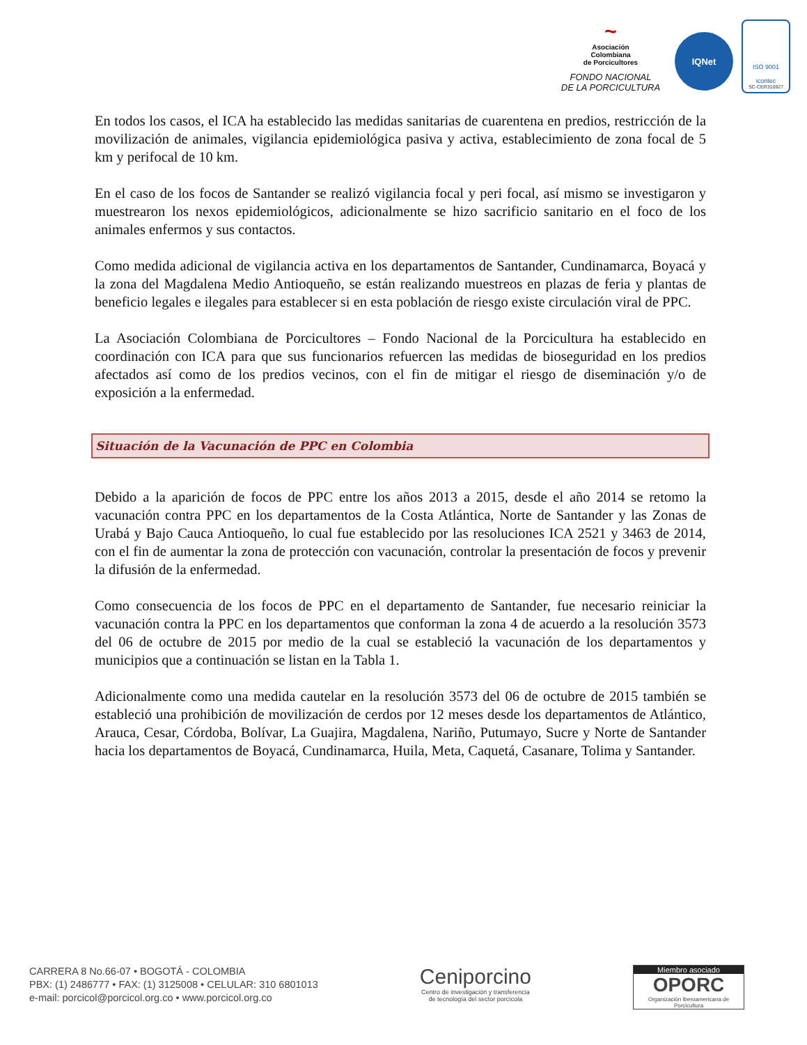~
Asociación
Colombiana
de Porcicultores
FONDO NACIONAL
DE LA PORCICULTURA
IQNet
ISO 9001
icontec
SC-CER310927
En todos los casos, el ICA ha establecido las medidas sanitarias de cuarentena en predios, restricción de la movilización de animales, vigilancia epidemiológica pasiva y activa, establecimiento de zona focal de 5 km y perifocal de 10 km.
En el caso de los focos de Santander se realizó vigilancia focal y peri focal, así mismo se investigaron y muestrearon los nexos epidemiológicos, adicionalmente se hizo sacrificio sanitario en el foco de los animales enfermos y sus contactos.
Como medida adicional de vigilancia activa en los departamentos de Santander, Cundinamarca, Boyacá y la zona del Magdalena Medio Antioqueño, se están realizando muestreos en plazas de feria y plantas de beneficio legales e ilegales para establecer si en esta población de riesgo existe circulación viral de PPC.
La Asociación Colombiana de Porcicultores – Fondo Nacional de la Porcicultura ha establecido en coordinación con ICA para que sus funcionarios refuercen las medidas de bioseguridad en los predios afectados así como de los predios vecinos, con el fin de mitigar el riesgo de diseminación y/o de exposición a la enfermedad.
Situación de la Vacunación de PPC en Colombia
Debido a la aparición de focos de PPC entre los años 2013 a 2015, desde el año 2014 se retomo la vacunación contra PPC en los departamentos de la Costa Atlántica, Norte de Santander y las Zonas de Urabá y Bajo Cauca Antioqueño, lo cual fue establecido por las resoluciones ICA 2521 y 3463 de 2014, con el fin de aumentar la zona de protección con vacunación, controlar la presentación de focos y prevenir la difusión de la enfermedad.
Como consecuencia de los focos de PPC en el departamento de Santander, fue necesario reiniciar la vacunación contra la PPC en los departamentos que conforman la zona 4 de acuerdo a la resolución 3573 del 06 de octubre de 2015 por medio de la cual se estableció la vacunación de los departamentos y municipios que a continuación se listan en la Tabla 1.
Adicionalmente como una medida cautelar en la resolución 3573 del 06 de octubre de 2015 también se estableció una prohibición de movilización de cerdos por 12 meses desde los departamentos de Atlántico, Arauca, Cesar, Córdoba, Bolívar, La Guajira, Magdalena, Nariño, Putumayo, Sucre y Norte de Santander hacia los departamentos de Boyacá, Cundinamarca, Huila, Meta, Caquetá, Casanare, Tolima y Santander.
CARRERA 8 No.66-07 • BOGOTÁ - COLOMBIA
PBX: (1) 2486777 • FAX: (1) 3125008 • CELULAR: 310 6801013
e-mail: porcicol@porcicol.org.co • www.porcicol.org.co
Ceniporcino
Centro de investigación y transferencia
de tecnología del sector porcícola
Miembro asociado
OPORC
Organización Iberoamericana de Porcicultura